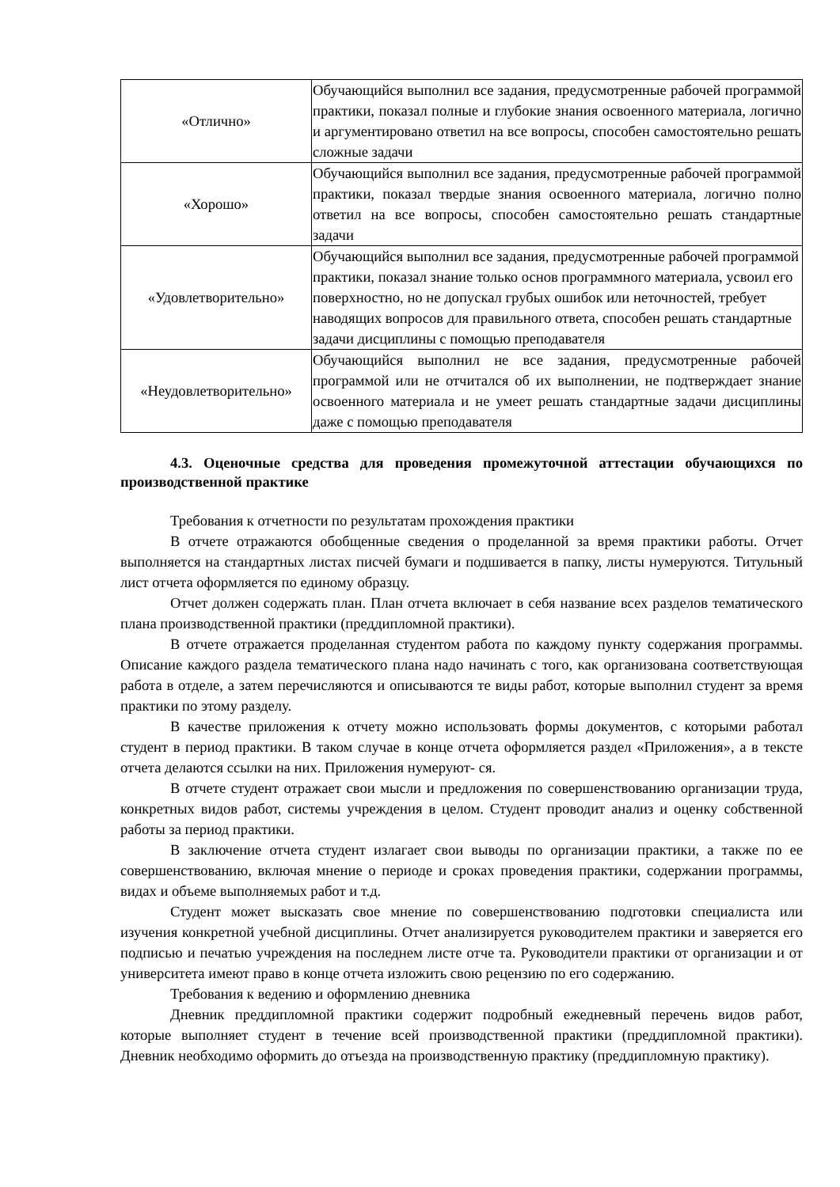| «Отлично» | Обучающийся выполнил все задания, предусмотренные рабочей программой практики, показал полные и глубокие знания освоенного материала, логично и аргументировано ответил на все вопросы, способен самостоятельно решать сложные задачи |
| «Хорошо» | Обучающийся выполнил все задания, предусмотренные рабочей программой практики, показал твердые знания освоенного материала, логично полно ответил на все вопросы, способен самостоятельно решать стандартные задачи |
| «Удовлетворительно» | Обучающийся выполнил все задания, предусмотренные рабочей программой практики, показал знание только основ программного материала, усвоил его поверхностно, но не допускал грубых ошибок или неточностей, требует наводящих вопросов для правильного ответа, способен решать стандартные задачи дисциплины с помощью преподавателя |
| «Неудовлетворительно» | Обучающийся выполнил не все задания, предусмотренные рабочей программой или не отчитался об их выполнении, не подтверждает знание освоенного материала и не умеет решать стандартные задачи дисциплины даже с помощью преподавателя |
4.3. Оценочные средства для проведения промежуточной аттестации обучающихся по производственной практике
Требования к отчетности по результатам прохождения практики
В отчете отражаются обобщенные сведения о проделанной за время практики работы. Отчет выполняется на стандартных листах писчей бумаги и подшивается в папку, листы нумеруются. Титульный лист отчета оформляется по единому образцу.
Отчет должен содержать план. План отчета включает в себя название всех разделов тематического плана производственной практики (преддипломной практики).
В отчете отражается проделанная студентом работа по каждому пункту содержания программы. Описание каждого раздела тематического плана надо начинать с того, как организована соответствующая работа в отделе, а затем перечисляются и описываются те виды работ, которые выполнил студент за время практики по этому разделу.
В качестве приложения к отчету можно использовать формы документов, с которыми работал студент в период практики. В таком случае в конце отчета оформляется раздел «Приложения», а в тексте отчета делаются ссылки на них. Приложения нумеруют- ся.
В отчете студент отражает свои мысли и предложения по совершенствованию организации труда, конкретных видов работ, системы учреждения в целом. Студент проводит анализ и оценку собственной работы за период практики.
В заключение отчета студент излагает свои выводы по организации практики, а также по ее совершенствованию, включая мнение о периоде и сроках проведения практики, содержании программы, видах и объеме выполняемых работ и т.д.
Студент может высказать свое мнение по совершенствованию подготовки специалиста или изучения конкретной учебной дисциплины. Отчет анализируется руководителем практики и заверяется его подписью и печатью учреждения на последнем листе отче та. Руководители практики от организации и от университета имеют право в конце отчета изложить свою рецензию по его содержанию.
Требования к ведению и оформлению дневника
Дневник преддипломной практики содержит подробный ежедневный перечень видов работ, которые выполняет студент в течение всей производственной практики (преддипломной практики). Дневник необходимо оформить до отъезда на производственную практику (преддипломную практику).